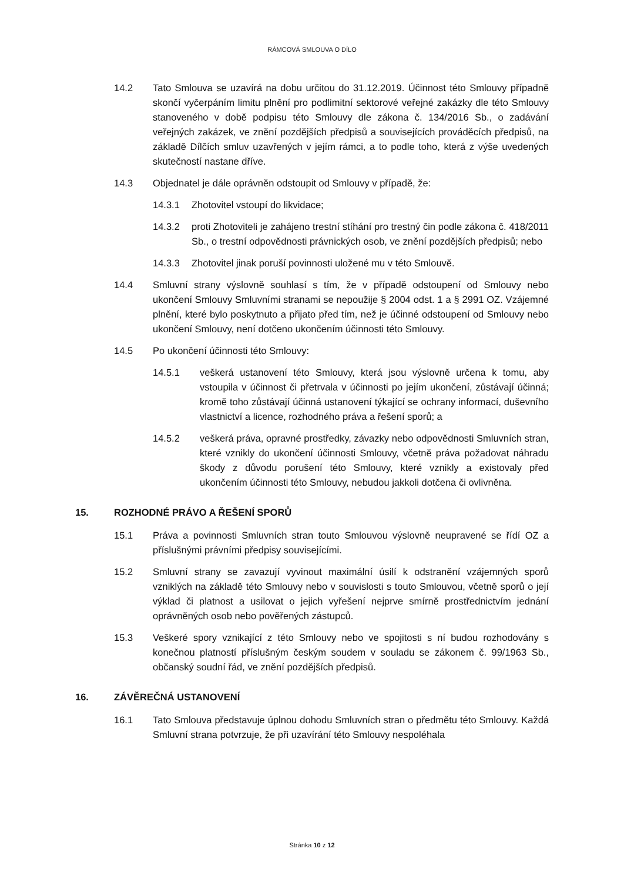RÁMCOVÁ SMLOUVA O DÍLO
14.2 Tato Smlouva se uzavírá na dobu určitou do 31.12.2019. Účinnost této Smlouvy případně skončí vyčerpáním limitu plnění pro podlimitní sektorové veřejné zakázky dle této Smlouvy stanoveného v době podpisu této Smlouvy dle zákona č. 134/2016 Sb., o zadávání veřejných zakázek, ve znění pozdějších předpisů a souvisejících prováděcích předpisů, na základě Dílčích smluv uzavřených v jejím rámci, a to podle toho, která z výše uvedených skutečností nastane dříve.
14.3 Objednatel je dále oprávněn odstoupit od Smlouvy v případě, že:
14.3.1 Zhotovitel vstoupí do likvidace;
14.3.2 proti Zhotoviteli je zahájeno trestní stíhání pro trestný čin podle zákona č. 418/2011 Sb., o trestní odpovědnosti právnických osob, ve znění pozdějších předpisů; nebo
14.3.3 Zhotovitel jinak poruší povinnosti uložené mu v této Smlouvě.
14.4 Smluvní strany výslovně souhlasí s tím, že v případě odstoupení od Smlouvy nebo ukončení Smlouvy Smluvními stranami se nepoužije § 2004 odst. 1 a § 2991 OZ. Vzájemné plnění, které bylo poskytnuto a přijato před tím, než je účinné odstoupení od Smlouvy nebo ukončení Smlouvy, není dotčeno ukončením účinnosti této Smlouvy.
14.5 Po ukončení účinnosti této Smlouvy:
14.5.1 veškerá ustanovení této Smlouvy, která jsou výslovně určena k tomu, aby vstoupila v účinnost či přetrvala v účinnosti po jejím ukončení, zůstávají účinná; kromě toho zůstávají účinná ustanovení týkající se ochrany informací, duševního vlastnictví a licence, rozhodného práva a řešení sporů; a
14.5.2 veškerá práva, opravné prostředky, závazky nebo odpovědnosti Smluvních stran, které vznikly do ukončení účinnosti Smlouvy, včetně práva požadovat náhradu škody z důvodu porušení této Smlouvy, které vznikly a existovaly před ukončením účinnosti této Smlouvy, nebudou jakkoli dotčena či ovlivněna.
15. ROZHODNÉ PRÁVO A ŘEŠENÍ SPORŮ
15.1 Práva a povinnosti Smluvních stran touto Smlouvou výslovně neupravené se řídí OZ a příslušnými právními předpisy souvisejícími.
15.2 Smluvní strany se zavazují vyvinout maximální úsilí k odstranění vzájemných sporů vzniklých na základě této Smlouvy nebo v souvislosti s touto Smlouvou, včetně sporů o její výklad či platnost a usilovat o jejich vyřešení nejprve smírně prostřednictvím jednání oprávněných osob nebo pověřených zástupců.
15.3 Veškeré spory vznikající z této Smlouvy nebo ve spojitosti s ní budou rozhodovány s konečnou platností příslušným českým soudem v souladu se zákonem č. 99/1963 Sb., občanský soudní řád, ve znění pozdějších předpisů.
16. ZÁVĚREČNÁ USTANOVENÍ
16.1 Tato Smlouva představuje úplnou dohodu Smluvních stran o předmětu této Smlouvy. Každá Smluvní strana potvrzuje, že při uzavírání této Smlouvy nespoléhala
Stránka 10 z 12